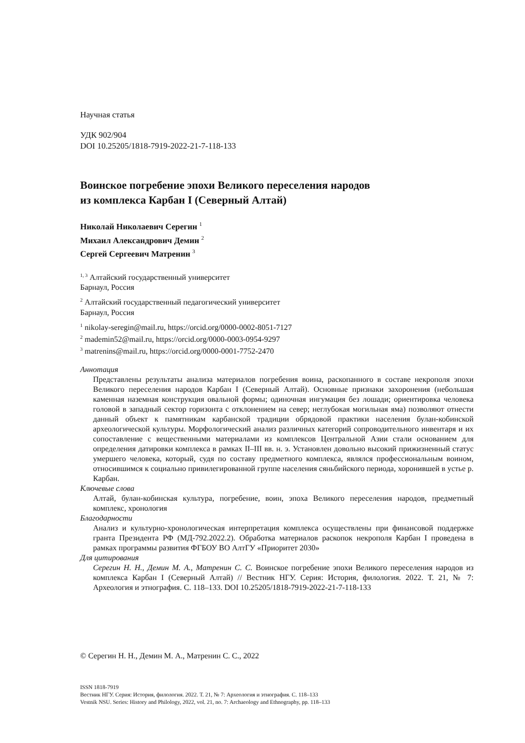Научная статья
УДК 902/904
DOI 10.25205/1818-7919-2022-21-7-118-133
Воинское погребение эпохи Великого переселения народов
из комплекса Карбан I (Северный Алтай)
Николай Николаевич Серегин <sup>1</sup>
Михаил Александрович Демин <sup>2</sup>
Сергей Сергеевич Матренин <sup>3</sup>
<sup>1, 3</sup> Алтайский государственный университет
Барнаул, Россия
<sup>2</sup> Алтайский государственный педагогический университет
Барнаул, Россия
<sup>1</sup> nikolay-seregin@mail.ru, https://orcid.org/0000-0002-8051-7127
<sup>2</sup> mademin52@mail.ru, https://orcid.org/0000-0003-0954-9297
<sup>3</sup> matrenins@mail.ru, https://orcid.org/0000-0001-7752-2470
Аннотация
Представлены результаты анализа материалов погребения воина, раскопанного в составе некрополя эпохи Великого переселения народов Карбан I (Северный Алтай). Основные признаки захоронения (небольшая каменная наземная конструкция овальной формы; одиночная ингумация без лошади; ориентировка человека головой в западный сектор горизонта с отклонением на север; неглубокая могильная яма) позволяют отнести данный объект к памятникам карбанской традиции обрядовой практики населения булан-кобинской археологической культуры. Морфологический анализ различных категорий сопроводительного инвентаря и их сопоставление с вещественными материалами из комплексов Центральной Азии стали основанием для определения датировки комплекса в рамках II–III вв. н. э. Установлен довольно высокий прижизненный статус умершего человека, который, судя по составу предметного комплекса, являлся профессиональным воином, относившимся к социально привилегированной группе населения сяньбийского периода, хоронившей в устье р. Карбан.
Ключевые слова
Алтай, булан-кобинская культура, погребение, воин, эпоха Великого переселения народов, предметный комплекс, хронология
Благодарности
Анализ и культурно-хронологическая интерпретация комплекса осуществлены при финансовой поддержке гранта Президента РФ (МД-792.2022.2). Обработка материалов раскопок некрополя Карбан I проведена в рамках программы развития ФГБОУ ВО АлтГУ «Приоритет 2030»
Для цитирования
Серегин Н. Н., Демин М. А., Матренин С. С. Воинское погребение эпохи Великого переселения народов из комплекса Карбан I (Северный Алтай) // Вестник НГУ. Серия: История, филология. 2022. Т. 21, № 7: Археология и этнография. С. 118–133. DOI 10.25205/1818-7919-2022-21-7-118-133
© Серегин Н. Н., Демин М. А., Матренин С. С., 2022
ISSN 1818-7919
Вестник НГУ. Серия: История, филология. 2022. Т. 21, № 7: Археология и этнография. С. 118–133
Vestnik NSU. Series: History and Philology, 2022, vol. 21, no. 7: Archaeology and Ethnography, pp. 118–133